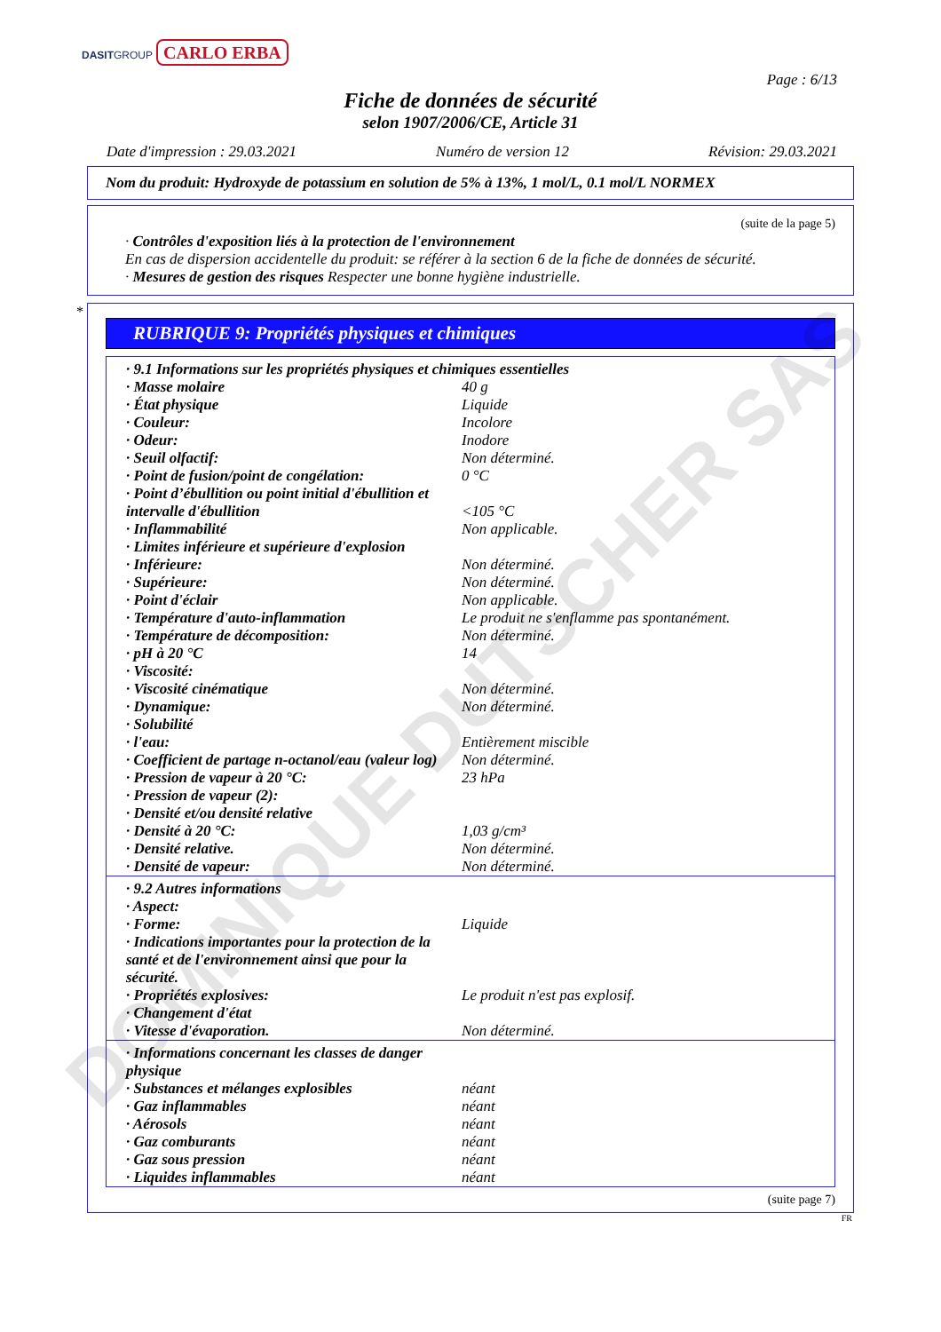DOMINIQUE DUTSCHER SAS
DASITGROUP CARLO ERBA
Page : 6/13
Fiche de données de sécurité
selon 1907/2006/CE, Article 31
Date d'impression : 29.03.2021 Numéro de version 12 Révision: 29.03.2021
Nom du produit: Hydroxyde de potassium en solution de 5% à 13%, 1 mol/L, 0.1 mol/L NORMEX
(suite de la page 5)
· Contrôles d'exposition liés à la protection de l'environnement
En cas de dispersion accidentelle du produit: se référer à la section 6 de la fiche de données de sécurité.
· Mesures de gestion des risques Respecter une bonne hygiène industrielle.
*
RUBRIQUE 9: Propriétés physiques et chimiques
| · 9.1 Informations sur les propriétés physiques et chimiques essentielles | |
| · Masse molaire | 40 g |
| · État physique | Liquide |
| · Couleur: | Incolore |
| · Odeur: | Inodore |
| · Seuil olfactif: | Non déterminé. |
| · Point de fusion/point de congélation: | 0 °C |
| · Point d’ébullition ou point initial d'ébullition et intervalle d'ébullition | <105 °C |
| · Inflammabilité | Non applicable. |
| · Limites inférieure et supérieure d'explosion | |
| · Inférieure: | Non déterminé. |
| · Supérieure: | Non déterminé. |
| · Point d'éclair | Non applicable. |
| · Température d'auto-inflammation | Le produit ne s'enflamme pas spontanément. |
| · Température de décomposition: | Non déterminé. |
| · pH à 20 °C | 14 |
| · Viscosité: | |
| · Viscosité cinématique | Non déterminé. |
| · Dynamique: | Non déterminé. |
| · Solubilité | |
| · l'eau: | Entièrement miscible |
| · Coefficient de partage n-octanol/eau (valeur log) | Non déterminé. |
| · Pression de vapeur à 20 °C: | 23 hPa |
| · Pression de vapeur (2): | |
| · Densité et/ou densité relative | |
| · Densité à 20 °C: | 1,03 g/cm³ |
| · Densité relative. | Non déterminé. |
| · Densité de vapeur: | Non déterminé. |
| · 9.2 Autres informations | |
| · Aspect: | |
| · Forme: | Liquide |
| · Indications importantes pour la protection de la santé et de l'environnement ainsi que pour la sécurité. | |
| · Propriétés explosives: | Le produit n'est pas explosif. |
| · Changement d'état | |
| · Vitesse d'évaporation. | Non déterminé. |
| · Informations concernant les classes de danger physique | |
| · Substances et mélanges explosibles | néant |
| · Gaz inflammables | néant |
| · Aérosols | néant |
| · Gaz comburants | néant |
| · Gaz sous pression | néant |
| · Liquides inflammables | néant |
(suite page 7)
FR